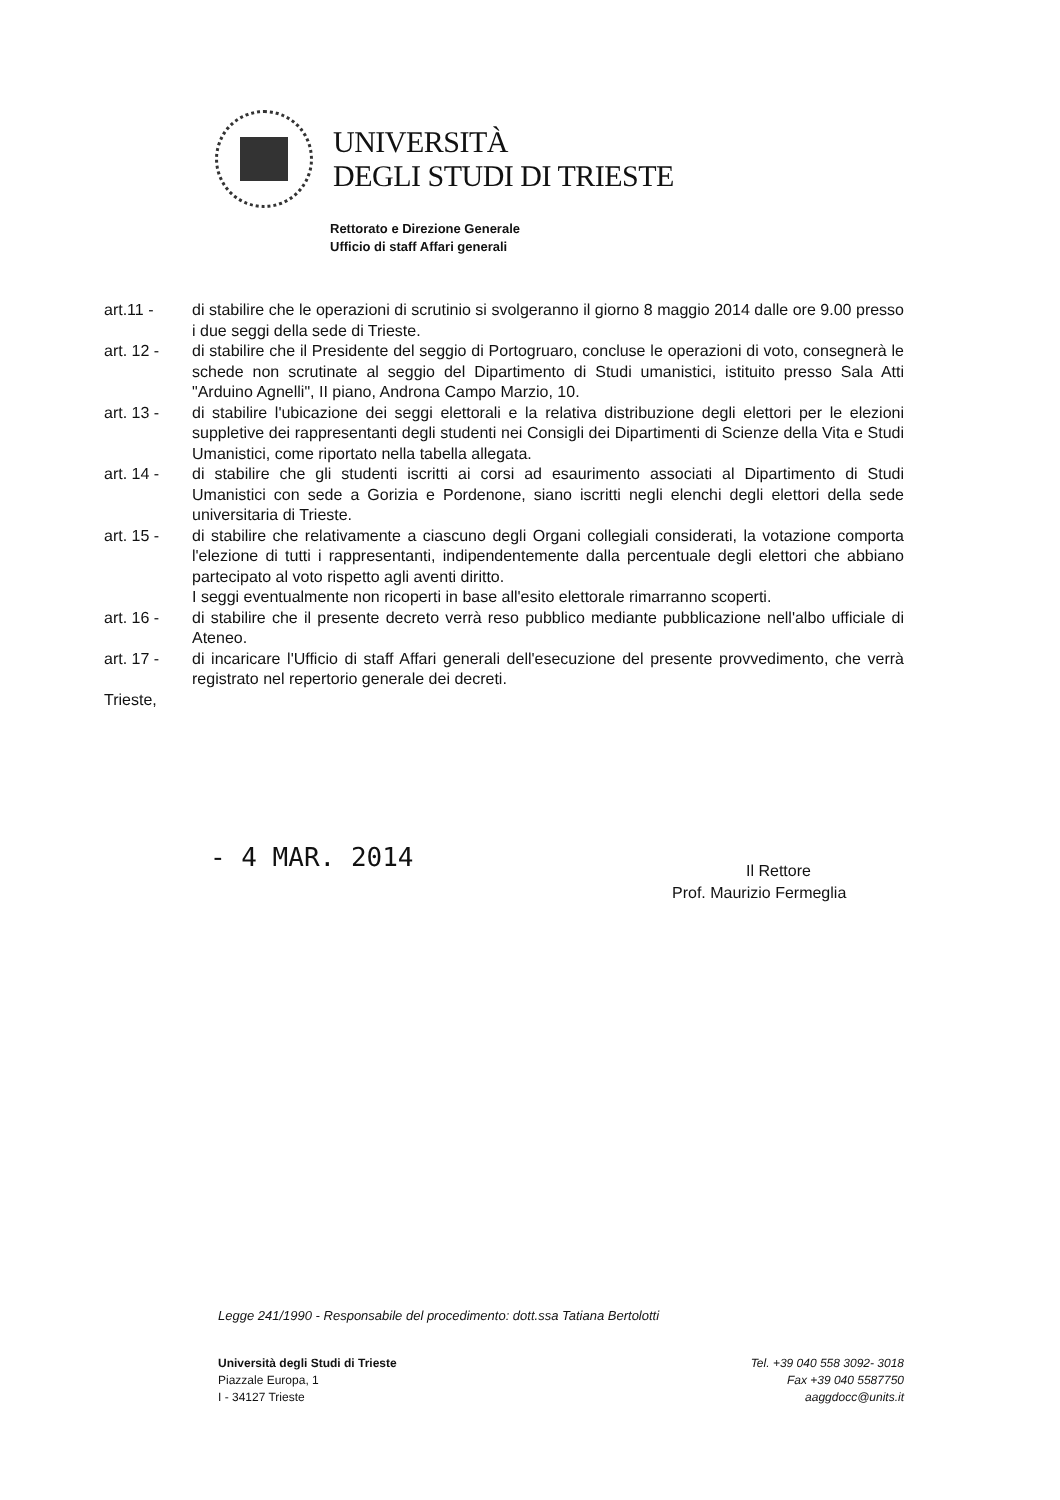UNIVERSITÀ
DEGLI STUDI DI TRIESTE
Rettorato e Direzione Generale
Ufficio di staff Affari generali
art.11 - di stabilire che le operazioni di scrutinio si svolgeranno il giorno 8 maggio 2014 dalle ore 9.00 presso i due seggi della sede di Trieste.
art. 12 - di stabilire che il Presidente del seggio di Portogruaro, concluse le operazioni di voto, consegnerà le schede non scrutinate al seggio del Dipartimento di Studi umanistici, istituito presso Sala Atti "Arduino Agnelli", II piano, Androna Campo Marzio, 10.
art. 13 - di stabilire l'ubicazione dei seggi elettorali e la relativa distribuzione degli elettori per le elezioni suppletive dei rappresentanti degli studenti nei Consigli dei Dipartimenti di Scienze della Vita e Studi Umanistici, come riportato nella tabella allegata.
art. 14 - di stabilire che gli studenti iscritti ai corsi ad esaurimento associati al Dipartimento di Studi Umanistici con sede a Gorizia e Pordenone, siano iscritti negli elenchi degli elettori della sede universitaria di Trieste.
art. 15 - di stabilire che relativamente a ciascuno degli Organi collegiali considerati, la votazione comporta l'elezione di tutti i rappresentanti, indipendentemente dalla percentuale degli elettori che abbiano partecipato al voto rispetto agli aventi diritto.
I seggi eventualmente non ricoperti in base all'esito elettorale rimarranno scoperti.
art. 16 - di stabilire che il presente decreto verrà reso pubblico mediante pubblicazione nell'albo ufficiale di Ateneo.
art. 17 - di incaricare l'Ufficio di staff Affari generali dell'esecuzione del presente provvedimento, che verrà registrato nel repertorio generale dei decreti.
Trieste,
- 4 MAR. 2014
Il Rettore
Prof. Maurizio Fermeglia
Legge 241/1990 - Responsabile del procedimento: dott.ssa Tatiana Bertolotti
Università degli Studi di Trieste
Piazzale Europa, 1
I - 34127 Trieste
Tel. +39 040 558 3092- 3018
Fax +39 040 5587750
aaggdocc@units.it